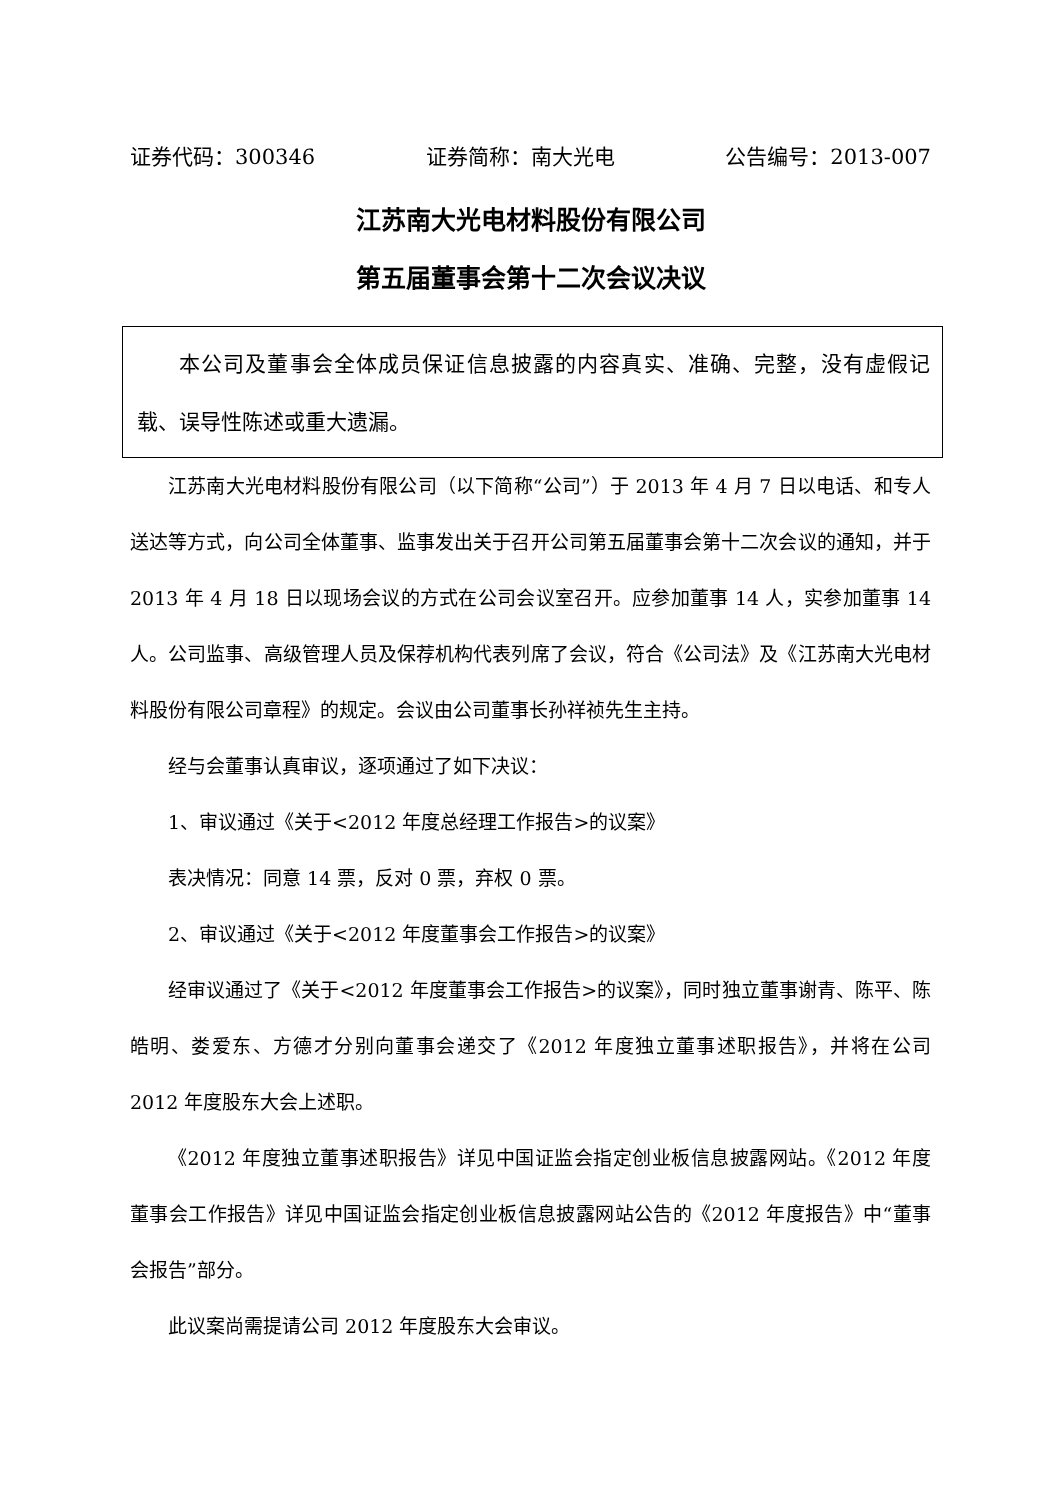证券代码：300346 证券简称：南大光电 公告编号：2013-007
江苏南大光电材料股份有限公司
第五届董事会第十二次会议决议
本公司及董事会全体成员保证信息披露的内容真实、准确、完整，没有虚假记载、误导性陈述或重大遗漏。
江苏南大光电材料股份有限公司（以下简称“公司”）于 2013 年 4 月 7 日以电话、和专人送达等方式，向公司全体董事、监事发出关于召开公司第五届董事会第十二次会议的通知，并于 2013 年 4 月 18 日以现场会议的方式在公司会议室召开。应参加董事 14 人，实参加董事 14 人。公司监事、高级管理人员及保荐机构代表列席了会议，符合《公司法》及《江苏南大光电材料股份有限公司章程》的规定。会议由公司董事长孙祥祯先生主持。
经与会董事认真审议，逐项通过了如下决议：
1、审议通过《关于<2012 年度总经理工作报告>的议案》
表决情况：同意 14 票，反对 0 票，弃权 0 票。
2、审议通过《关于<2012 年度董事会工作报告>的议案》
经审议通过了《关于<2012 年度董事会工作报告>的议案》，同时独立董事谢青、陈平、陈皓明、娄爱东、方德才分别向董事会递交了《2012 年度独立董事述职报告》，并将在公司 2012 年度股东大会上述职。
《2012 年度独立董事述职报告》详见中国证监会指定创业板信息披露网站。《2012 年度董事会工作报告》详见中国证监会指定创业板信息披露网站公告的《2012 年度报告》中“董事会报告”部分。
此议案尚需提请公司 2012 年度股东大会审议。